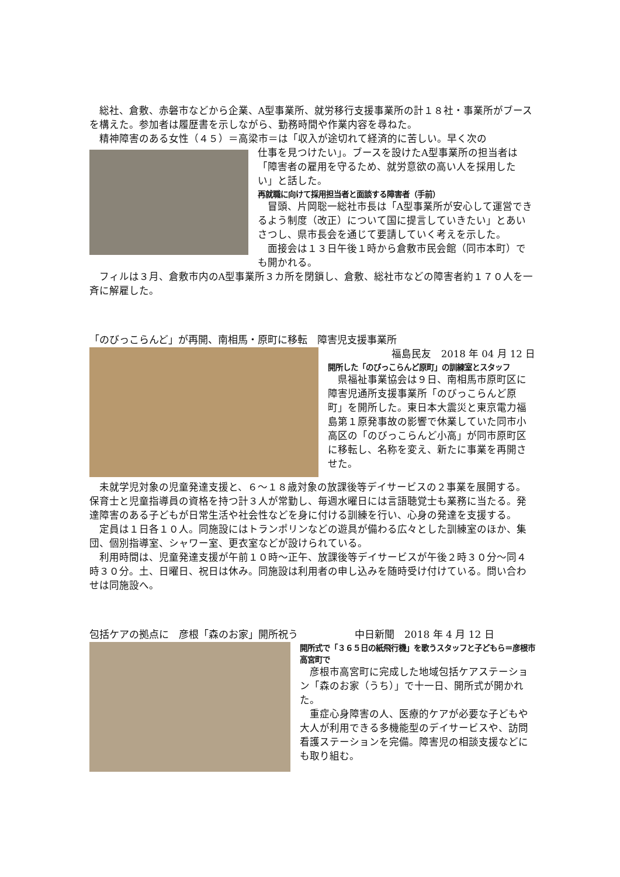総社、倉敷、赤磐市などから企業、A型事業所、就労移行支援事業所の計１８社・事業所がブースを構えた。参加者は履歴書を示しながら、勤務時間や作業内容を尋ねた。
精神障害のある女性（４５）＝高梁市＝は「収入が途切れて経済的に苦しい。早く次の
仕事を見つけたい」。ブースを設けたA型事業所の担当者は「障害者の雇用を守るため、就労意欲の高い人を採用したい」と話した。
再就職に向けて採用担当者と面談する障害者（手前）
冒頭、片岡聡一総社市長は「A型事業所が安心して運営できるよう制度（改正）について国に提言していきたい」とあいさつし、県市長会を通じて要請していく考えを示した。
面接会は１３日午後１時から倉敷市民会館（同市本町）でも開かれる。
フィルは３月、倉敷市内のA型事業所３カ所を閉鎖し、倉敷、総社市などの障害者約１７０人を一斉に解雇した。
「のびっこらんど」が再開、南相馬・原町に移転　障害児支援事業所
福島民友　2018 年 04 月 12 日
開所した「のびっこらんど原町」の訓練室とスタッフ
県福祉事業協会は９日、南相馬市原町区に障害児通所支援事業所「のびっこらんど原町」を開所した。東日本大震災と東京電力福島第１原発事故の影響で休業していた同市小高区の「のびっこらんど小高」が同市原町区に移転し、名称を変え、新たに事業を再開させた。
未就学児対象の児童発達支援と、６～１８歳対象の放課後等デイサービスの２事業を展開する。保育士と児童指導員の資格を持つ計３人が常勤し、毎週水曜日には言語聴覚士も業務に当たる。発達障害のある子どもが日常生活や社会性などを身に付ける訓練を行い、心身の発達を支援する。
定員は１日各１０人。同施設にはトランポリンなどの遊具が備わる広々とした訓練室のほか、集団、個別指導室、シャワー室、更衣室などが設けられている。
利用時間は、児童発達支援が午前１０時～正午、放課後等デイサービスが午後２時３０分～同４時３０分。土、日曜日、祝日は休み。同施設は利用者の申し込みを随時受け付けている。問い合わせは同施設へ。
包括ケアの拠点に　彦根「森のお家」開所祝う　中日新聞　2018 年 4 月 12 日
開所式で「３６５日の紙飛行機」を歌うスタッフと子どもら＝彦根市高宮町で
彦根市高宮町に完成した地域包括ケアステーション「森のお家（うち）」で十一日、開所式が開かれた。
重症心身障害の人、医療的ケアが必要な子どもや大人が利用できる多機能型のデイサービスや、訪問看護ステーションを完備。障害児の相談支援などにも取り組む。